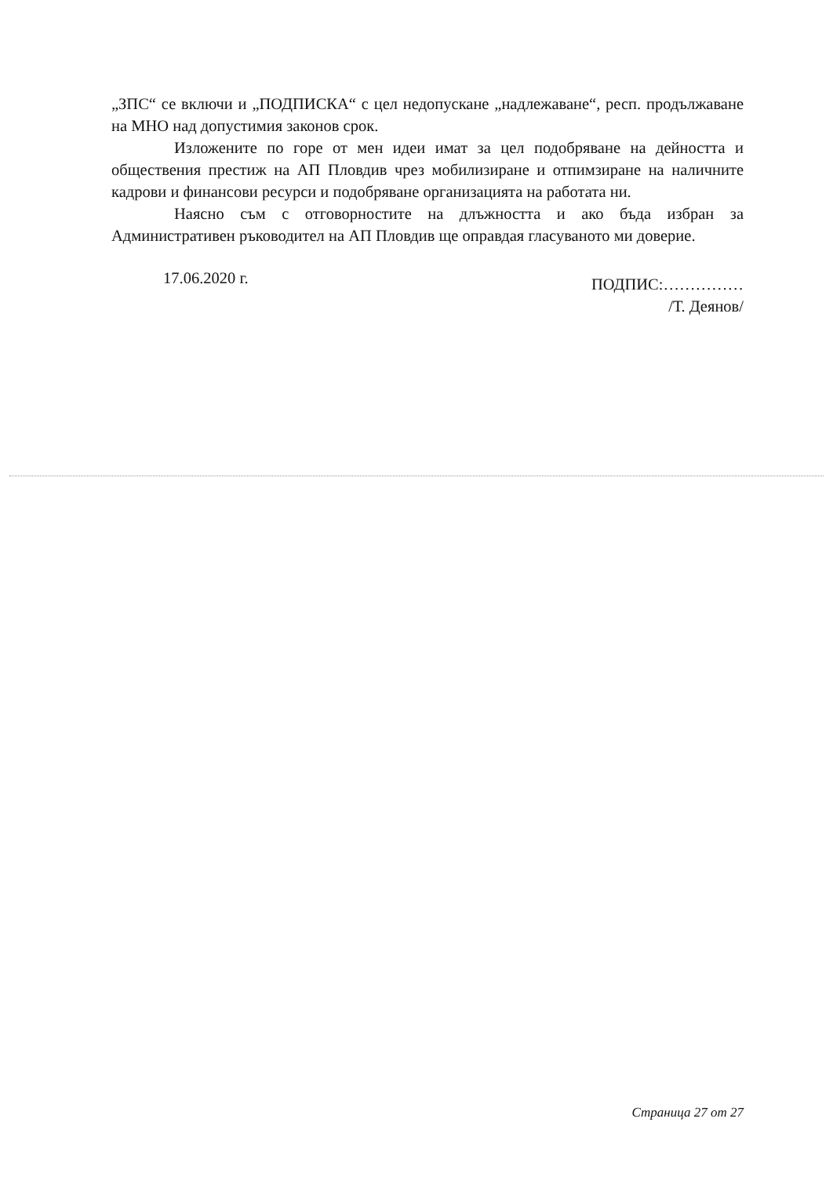„ЗПС“ се включи и „ПОДПИСКА“ с цел недопускане „надлежаване“, респ. продължаване на МНО над допустимия законов срок.
Изложените по горе от мен идеи имат за цел подобряване на дейността и обществения престиж на АП Пловдив чрез мобилизиране и отпимзиране на наличните кадрови и финансови ресурси и подобряване организацията на работата ни.
Наясно съм с отговорностите на длъжността и ако бъда избран за Административен ръководител на АП Пловдив ще оправдая гласуваното ми доверие.
17.06.2020 г.
ПОДПИС:……………
/Т. Деянов/
Страница 27 от 27